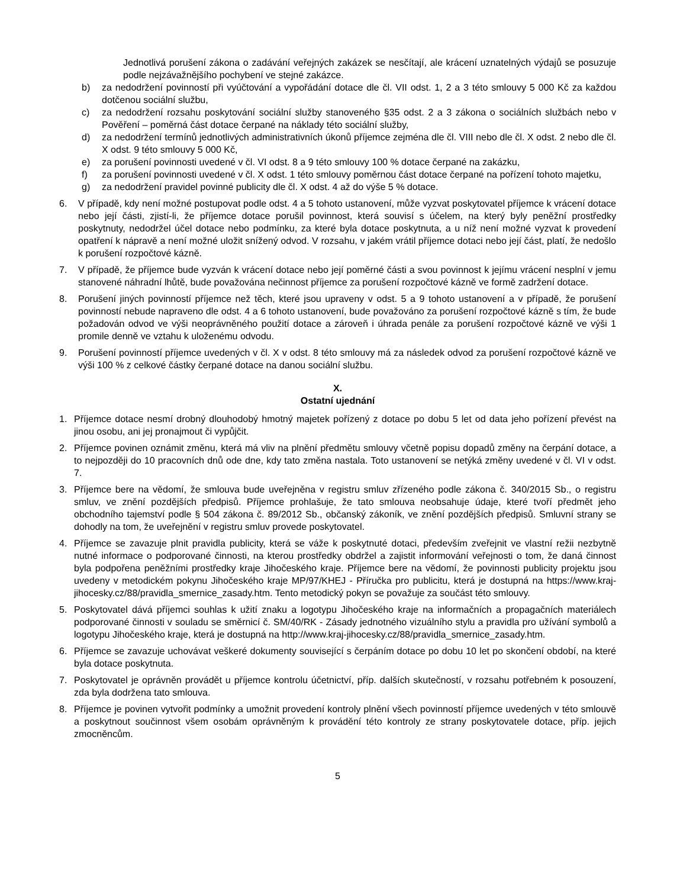Jednotlivá porušení zákona o zadávání veřejných zakázek se nesčítají, ale krácení uznatelných výdajů se posuzuje podle nejzávažnějšího pochybení ve stejné zakázce.
b) za nedodržení povinností při vyúčtování a vypořádání dotace dle čl. VII odst. 1, 2 a 3 této smlouvy 5 000 Kč za každou dotčenou sociální službu,
c) za nedodržení rozsahu poskytování sociální služby stanoveného §35 odst. 2 a 3 zákona o sociálních službách nebo v Pověření – poměrná část dotace čerpané na náklady této sociální služby,
d) za nedodržení termínů jednotlivých administrativních úkonů příjemce zejména dle čl. VIII nebo dle čl. X odst. 2 nebo dle čl. X odst. 9 této smlouvy 5 000 Kč,
e) za porušení povinnosti uvedené v čl. VI odst. 8 a 9 této smlouvy 100 % dotace čerpané na zakázku,
f) za porušení povinnosti uvedené v čl. X odst. 1 této smlouvy poměrnou část dotace čerpané na pořízení tohoto majetku,
g) za nedodržení pravidel povinné publicity dle čl. X odst. 4 až do výše 5 % dotace.
6. V případě, kdy není možné postupovat podle odst. 4 a 5 tohoto ustanovení, může vyzvat poskytovatel příjemce k vrácení dotace nebo její části, zjistí-li, že příjemce dotace porušil povinnost, která souvisí s účelem, na který byly peněžní prostředky poskytnuty, nedodržel účel dotace nebo podmínku, za které byla dotace poskytnuta, a u níž není možné vyzvat k provedení opatření k nápravě a není možné uložit snížený odvod. V rozsahu, v jakém vrátil příjemce dotaci nebo její část, platí, že nedošlo k porušení rozpočtové kázně.
7. V případě, že příjemce bude vyzván k vrácení dotace nebo její poměrné části a svou povinnost k jejímu vrácení nesplní v jemu stanovené náhradní lhůtě, bude považována nečinnost příjemce za porušení rozpočtové kázně ve formě zadržení dotace.
8. Porušení jiných povinností příjemce než těch, které jsou upraveny v odst. 5 a 9 tohoto ustanovení a v případě, že porušení povinností nebude napraveno dle odst. 4 a 6 tohoto ustanovení, bude považováno za porušení rozpočtové kázně s tím, že bude požadován odvod ve výši neoprávněného použití dotace a zároveň i úhrada penále za porušení rozpočtové kázně ve výši 1 promile denně ve vztahu k uloženému odvodu.
9. Porušení povinností příjemce uvedených v čl. X v odst. 8 této smlouvy má za následek odvod za porušení rozpočtové kázně ve výši 100 % z celkové částky čerpané dotace na danou sociální službu.
X.
Ostatní ujednání
1. Příjemce dotace nesmí drobný dlouhodobý hmotný majetek pořízený z dotace po dobu 5 let od data jeho pořízení převést na jinou osobu, ani jej pronajmout či vypůjčit.
2. Příjemce povinen oznámit změnu, která má vliv na plnění předmětu smlouvy včetně popisu dopadů změny na čerpání dotace, a to nejpozději do 10 pracovních dnů ode dne, kdy tato změna nastala. Toto ustanovení se netýká změny uvedené v čl. VI v odst. 7.
3. Příjemce bere na vědomí, že smlouva bude uveřejněna v registru smluv zřízeného podle zákona č. 340/2015 Sb., o registru smluv, ve znění pozdějších předpisů. Příjemce prohlašuje, že tato smlouva neobsahuje údaje, které tvoří předmět jeho obchodního tajemství podle § 504 zákona č. 89/2012 Sb., občanský zákoník, ve znění pozdějších předpisů. Smluvní strany se dohodly na tom, že uveřejnění v registru smluv provede poskytovatel.
4. Příjemce se zavazuje plnit pravidla publicity, která se váže k poskytnuté dotaci, především zveřejnit ve vlastní režii nezbytně nutné informace o podporované činnosti, na kterou prostředky obdržel a zajistit informování veřejnosti o tom, že daná činnost byla podpořena peněžními prostředky kraje Jihočeského kraje. Příjemce bere na vědomí, že povinnosti publicity projektu jsou uvedeny v metodickém pokynu Jihočeského kraje MP/97/KHEJ - Příručka pro publicitu, která je dostupná na https://www.kraj-jihocesky.cz/88/pravidla_smernice_zasady.htm. Tento metodický pokyn se považuje za součást této smlouvy.
5. Poskytovatel dává příjemci souhlas k užití znaku a logotypu Jihočeského kraje na informačních a propagačních materiálech podporované činnosti v souladu se směrnicí č. SM/40/RK - Zásady jednotného vizuálního stylu a pravidla pro užívání symbolů a logotypu Jihočeského kraje, která je dostupná na http://www.kraj-jihocesky.cz/88/pravidla_smernice_zasady.htm.
6. Příjemce se zavazuje uchovávat veškeré dokumenty související s čerpáním dotace po dobu 10 let po skončení období, na které byla dotace poskytnuta.
7. Poskytovatel je oprávněn provádět u příjemce kontrolu účetnictví, příp. dalších skutečností, v rozsahu potřebném k posouzení, zda byla dodržena tato smlouva.
8. Příjemce je povinen vytvořit podmínky a umožnit provedení kontroly plnění všech povinností příjemce uvedených v této smlouvě a poskytnout součinnost všem osobám oprávněným k provádění této kontroly ze strany poskytovatele dotace, příp. jejich zmocněncům.
5